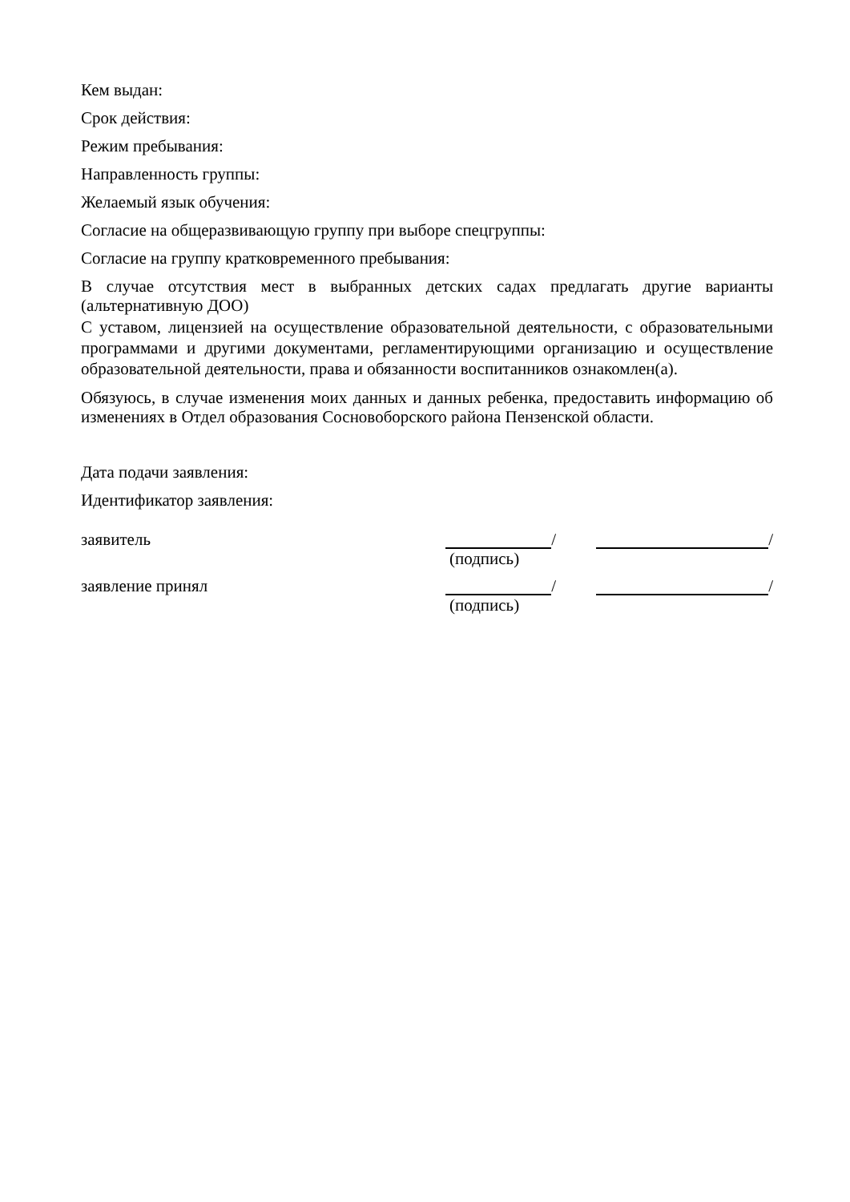Кем выдан:
Срок действия:
Режим пребывания:
Направленность группы:
Желаемый язык обучения:
Согласие на общеразвивающую группу при выборе спецгруппы:
Согласие на группу кратковременного пребывания:
В случае отсутствия мест в выбранных детских садах предлагать другие варианты (альтернативную ДОО)
С уставом, лицензией на осуществление образовательной деятельности, с образовательными программами и другими документами, регламентирующими организацию и осуществление образовательной деятельности, права и обязанности воспитанников ознакомлен(а).
Обязуюсь, в случае изменения моих данных и данных ребенка, предоставить информацию об изменениях в Отдел образования Сосновоборского района Пензенской области.
Дата подачи заявления:
Идентификатор заявления:
заявитель / /
(подпись)
заявление принял / /
(подпись)